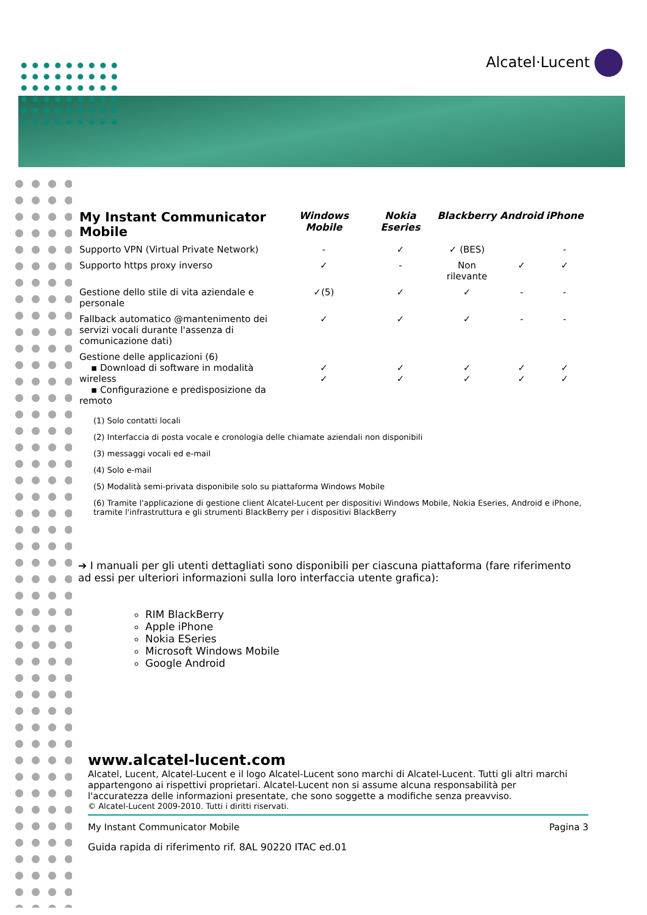Alcatel·Lucent
| My Instant Communicator Mobile | Windows Mobile | Nokia Eseries | Blackberry | Android | iPhone |
| --- | --- | --- | --- | --- | --- |
| Supporto VPN (Virtual Private Network) | - | ✓ | ✓ (BES) | | - |
| Supporto https proxy inverso | ✓ | - | Non rilevante | ✓ | ✓ |
| Gestione dello stile di vita aziendale e personale | ✓(5) | ✓ | ✓ | - | - |
| Fallback automatico @mantenimento dei servizi vocali durante l'assenza di comunicazione dati) | ✓ | ✓ | ✓ | - | - |
| Gestione delle applicazioni (6) ▪ Download di software in modalità wireless ▪ Configurazione e predisposizione da remoto | ✓ ✓ | ✓ ✓ | ✓ ✓ | ✓ ✓ | ✓ ✓ |
(1) Solo contatti locali
(2) Interfaccia di posta vocale e cronologia delle chiamate aziendali non disponibili
(3) messaggi vocali ed e-mail
(4) Solo e-mail
(5) Modalità semi-privata disponibile solo su piattaforma Windows Mobile
(6) Tramite l'applicazione di gestione client Alcatel-Lucent per dispositivi Windows Mobile, Nokia Eseries, Android e iPhone, tramite l'infrastruttura e gli strumenti BlackBerry per i dispositivi BlackBerry
➔ I manuali per gli utenti dettagliati sono disponibili per ciascuna piattaforma (fare riferimento ad essi per ulteriori informazioni sulla loro interfaccia utente grafica):
RIM BlackBerry
Apple iPhone
Nokia ESeries
Microsoft Windows Mobile
Google Android
www.alcatel-lucent.com
Alcatel, Lucent, Alcatel-Lucent e il logo Alcatel-Lucent sono marchi di Alcatel-Lucent. Tutti gli altri marchi appartengono ai rispettivi proprietari. Alcatel-Lucent non si assume alcuna responsabilità per l'accuratezza delle informazioni presentate, che sono soggette a modifiche senza preavviso.
© Alcatel-Lucent 2009-2010. Tutti i diritti riservati.
My Instant Communicator Mobile Pagina 3
Guida rapida di riferimento rif. 8AL 90220 ITAC ed.01